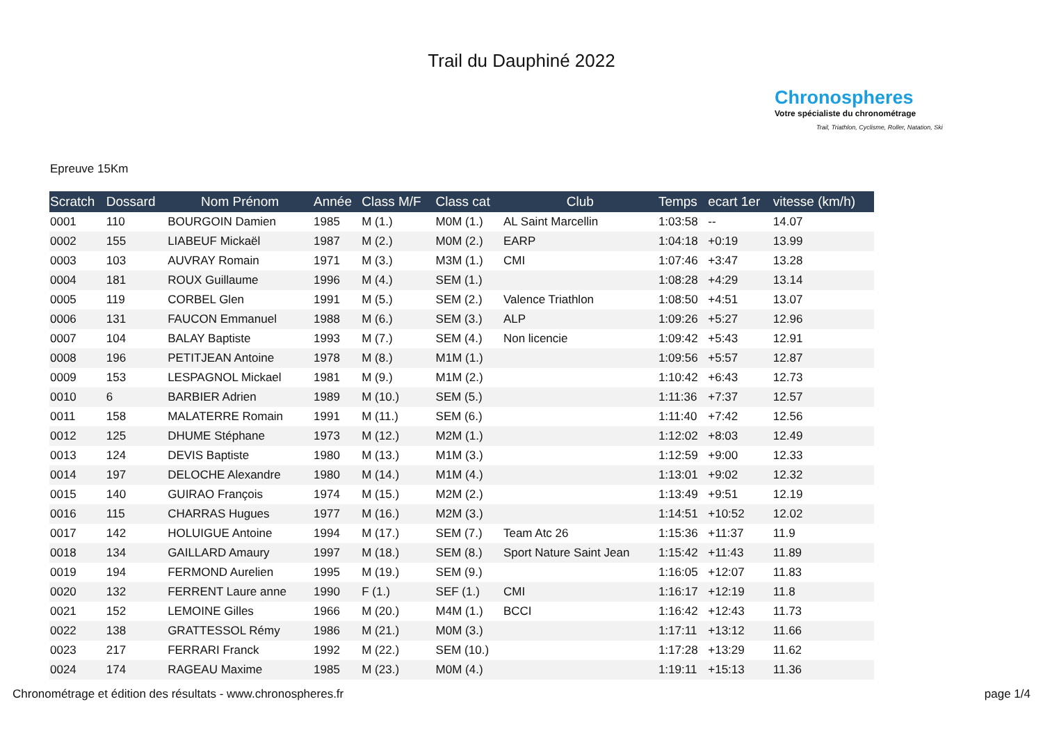Trail du Dauphiné 2022
Chronospheres
Votre spécialiste du chronométrage
Trail, Triathlon, Cyclisme, Roller, Natation, Ski
Epreuve 15Km
| Scratch | Dossard | Nom Prénom | Année | Class M/F | Class cat | Club | Temps | ecart 1er | vitesse (km/h) |
| --- | --- | --- | --- | --- | --- | --- | --- | --- | --- |
| 0001 | 110 | BOURGOIN Damien | 1985 | M (1.) | M0M (1.) | AL Saint Marcellin | 1:03:58 | -- | 14.07 |
| 0002 | 155 | LIABEUF Mickaël | 1987 | M (2.) | M0M (2.) | EARP | 1:04:18 | +0:19 | 13.99 |
| 0003 | 103 | AUVRAY Romain | 1971 | M (3.) | M3M (1.) | CMI | 1:07:46 | +3:47 | 13.28 |
| 0004 | 181 | ROUX Guillaume | 1996 | M (4.) | SEM (1.) | | 1:08:28 | +4:29 | 13.14 |
| 0005 | 119 | CORBEL Glen | 1991 | M (5.) | SEM (2.) | Valence Triathlon | 1:08:50 | +4:51 | 13.07 |
| 0006 | 131 | FAUCON Emmanuel | 1988 | M (6.) | SEM (3.) | ALP | 1:09:26 | +5:27 | 12.96 |
| 0007 | 104 | BALAY Baptiste | 1993 | M (7.) | SEM (4.) | Non licencie | 1:09:42 | +5:43 | 12.91 |
| 0008 | 196 | PETITJEAN Antoine | 1978 | M (8.) | M1M (1.) | | 1:09:56 | +5:57 | 12.87 |
| 0009 | 153 | LESPAGNOL Mickael | 1981 | M (9.) | M1M (2.) | | 1:10:42 | +6:43 | 12.73 |
| 0010 | 6 | BARBIER Adrien | 1989 | M (10.) | SEM (5.) | | 1:11:36 | +7:37 | 12.57 |
| 0011 | 158 | MALATERRE Romain | 1991 | M (11.) | SEM (6.) | | 1:11:40 | +7:42 | 12.56 |
| 0012 | 125 | DHUME Stéphane | 1973 | M (12.) | M2M (1.) | | 1:12:02 | +8:03 | 12.49 |
| 0013 | 124 | DEVIS Baptiste | 1980 | M (13.) | M1M (3.) | | 1:12:59 | +9:00 | 12.33 |
| 0014 | 197 | DELOCHE Alexandre | 1980 | M (14.) | M1M (4.) | | 1:13:01 | +9:02 | 12.32 |
| 0015 | 140 | GUIRAO François | 1974 | M (15.) | M2M (2.) | | 1:13:49 | +9:51 | 12.19 |
| 0016 | 115 | CHARRAS Hugues | 1977 | M (16.) | M2M (3.) | | 1:14:51 | +10:52 | 12.02 |
| 0017 | 142 | HOLUIGUE Antoine | 1994 | M (17.) | SEM (7.) | Team Atc 26 | 1:15:36 | +11:37 | 11.9 |
| 0018 | 134 | GAILLARD Amaury | 1997 | M (18.) | SEM (8.) | Sport Nature Saint Jean | 1:15:42 | +11:43 | 11.89 |
| 0019 | 194 | FERMOND Aurelien | 1995 | M (19.) | SEM (9.) | | 1:16:05 | +12:07 | 11.83 |
| 0020 | 132 | FERRENT Laure anne | 1990 | F (1.) | SEF (1.) | CMI | 1:16:17 | +12:19 | 11.8 |
| 0021 | 152 | LEMOINE Gilles | 1966 | M (20.) | M4M (1.) | BCCI | 1:16:42 | +12:43 | 11.73 |
| 0022 | 138 | GRATTESSOL Rémy | 1986 | M (21.) | M0M (3.) | | 1:17:11 | +13:12 | 11.66 |
| 0023 | 217 | FERRARI Franck | 1992 | M (22.) | SEM (10.) | | 1:17:28 | +13:29 | 11.62 |
| 0024 | 174 | RAGEAU Maxime | 1985 | M (23.) | M0M (4.) | | 1:19:11 | +15:13 | 11.36 |
Chronométrage et édition des résultats - www.chronospheres.fr page 1/4